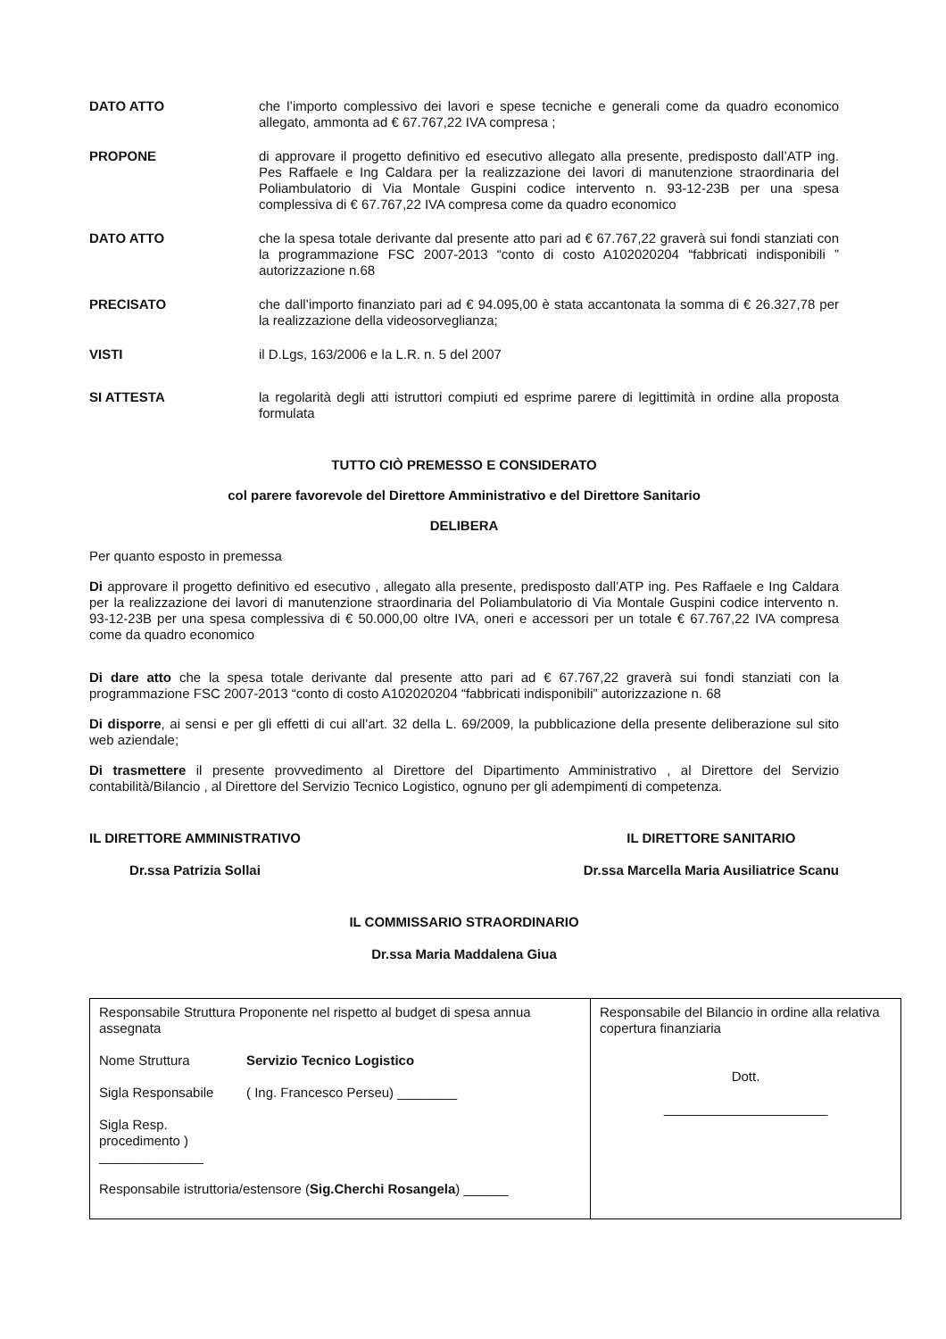DATO ATTO che l’importo complessivo dei lavori e spese tecniche e generali come da quadro economico allegato, ammonta ad € 67.767,22 IVA compresa ;
PROPONE di approvare il progetto definitivo ed esecutivo allegato alla presente, predisposto dall’ATP ing. Pes Raffaele e Ing Caldara per la realizzazione dei lavori di manutenzione straordinaria del Poliambulatorio di Via Montale Guspini codice intervento n. 93-12-23B per una spesa complessiva di € 67.767,22 IVA compresa come da quadro economico
DATO ATTO che la spesa totale derivante dal presente atto pari ad € 67.767,22 graverà sui fondi stanziati con la programmazione FSC 2007-2013 “conto di costo A102020204 “fabbricati indisponibili ” autorizzazione n.68
PRECISATO che dall’importo finanziato pari ad € 94.095,00 è stata accantonata la somma di € 26.327,78 per la realizzazione della videosorveglianza;
VISTI il D.Lgs, 163/2006 e la L.R. n. 5 del 2007
SI ATTESTA la regolarità degli atti istruttori compiuti ed esprime parere di legittimità in ordine alla proposta formulata
TUTTO CIÒ PREMESSO E CONSIDERATO
col parere favorevole del Direttore Amministrativo e del Direttore Sanitario
DELIBERA
Per quanto esposto in premessa
Di approvare il progetto definitivo ed esecutivo , allegato alla presente, predisposto dall’ATP ing. Pes Raffaele e Ing Caldara per la realizzazione dei lavori di manutenzione straordinaria del Poliambulatorio di Via Montale Guspini codice intervento n. 93-12-23B per una spesa complessiva di € 50.000,00 oltre IVA, oneri e accessori per un totale € 67.767,22 IVA compresa come da quadro economico
Di dare atto che la spesa totale derivante dal presente atto pari ad € 67.767,22 graverà sui fondi stanziati con la programmazione FSC 2007-2013 “conto di costo A102020204 “fabbricati indisponibili” autorizzazione n. 68
Di disporre, ai sensi e per gli effetti di cui all’art. 32 della L. 69/2009, la pubblicazione della presente deliberazione sul sito web aziendale;
Di trasmettere il presente provvedimento al Direttore del Dipartimento Amministrativo , al Direttore del Servizio contabilità/Bilancio , al Direttore del Servizio Tecnico Logistico, ognuno per gli adempimenti di competenza.
IL DIRETTORE AMMINISTRATIVO
Dr.ssa Patrizia Sollai
IL DIRETTORE SANITARIO
Dr.ssa Marcella Maria Ausiliatrice Scanu
IL COMMISSARIO STRAORDINARIO
Dr.ssa Maria Maddalena Giua
| Responsabile Struttura Proponente nel rispetto al budget di spesa annua assegnata Nome Struttura Servizio Tecnico Logistico Sigla Responsabile ( Ing. Francesco Perseu) ________ Sigla Resp. procedimento ) ______________ Responsabile istruttoria/estensore ( Sig.Cherchi Rosangela ) ______ | Responsabile del Bilancio in ordine alla relativa copertura finanziaria Dott. ______________________ |